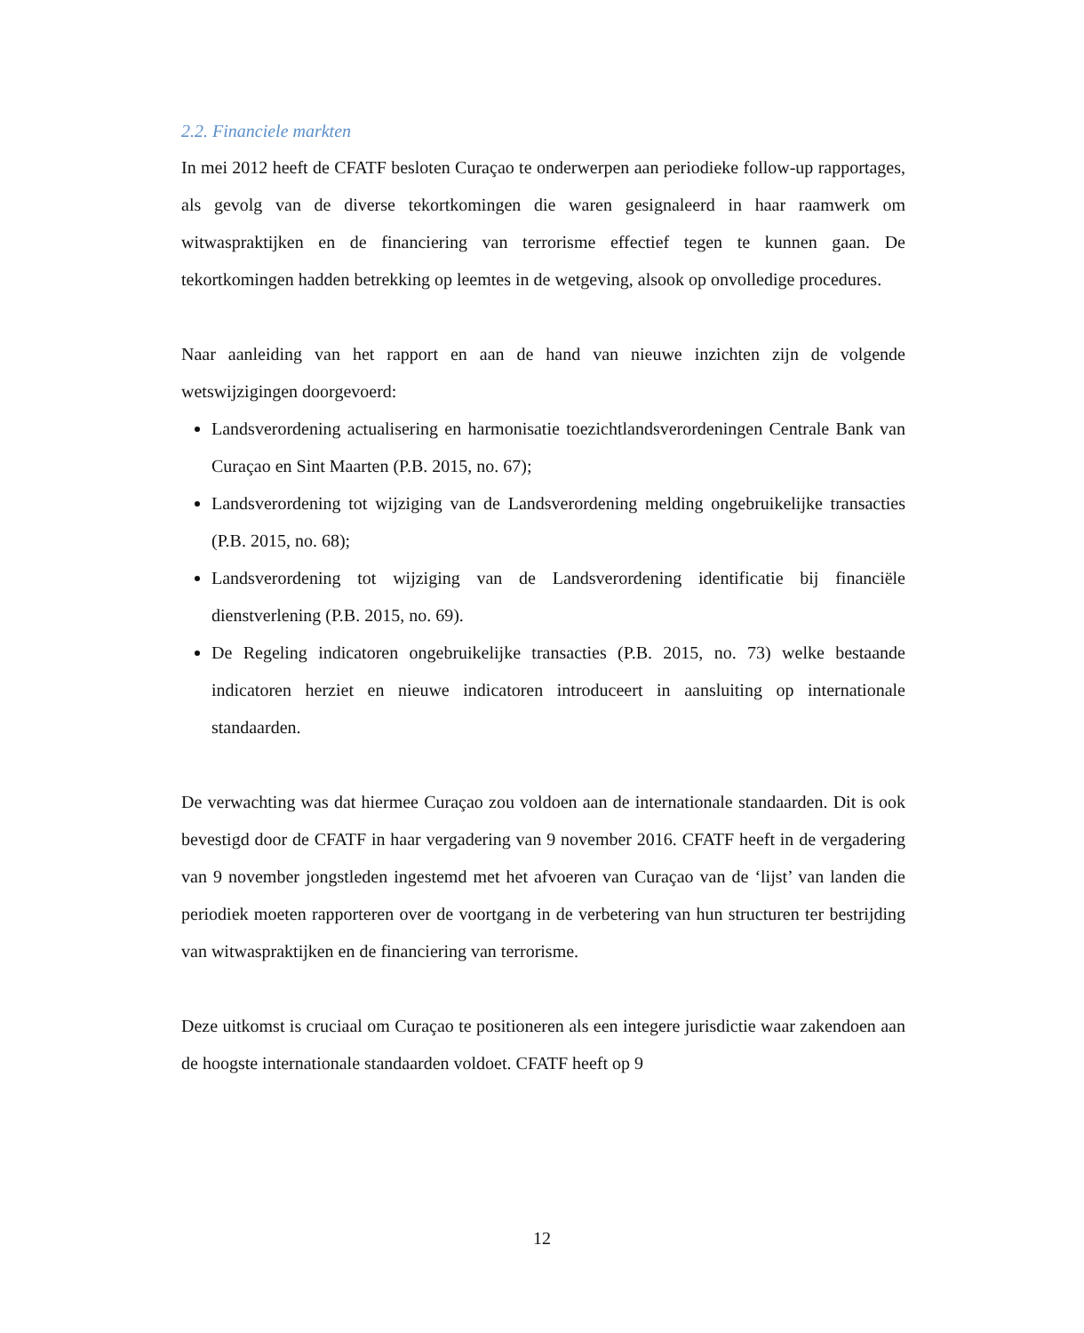2.2. Financiele markten
In mei 2012 heeft de CFATF besloten Curaçao te onderwerpen aan periodieke follow-up rapportages, als gevolg van de diverse tekortkomingen die waren gesignaleerd in haar raamwerk om witwaspraktijken en de financiering van terrorisme effectief tegen te kunnen gaan. De tekortkomingen hadden betrekking op leemtes in de wetgeving, alsook op onvolledige procedures.
Naar aanleiding van het rapport en aan de hand van nieuwe inzichten zijn de volgende wetswijzigingen doorgevoerd:
Landsverordening actualisering en harmonisatie toezichtlandsverordeningen Centrale Bank van Curaçao en Sint Maarten (P.B. 2015, no. 67);
Landsverordening tot wijziging van de Landsverordening melding ongebruikelijke transacties (P.B. 2015, no. 68);
Landsverordening tot wijziging van de Landsverordening identificatie bij financiële dienstverlening (P.B. 2015, no. 69).
De Regeling indicatoren ongebruikelijke transacties (P.B. 2015, no. 73) welke bestaande indicatoren herziet en nieuwe indicatoren introduceert in aansluiting op internationale standaarden.
De verwachting was dat hiermee Curaçao zou voldoen aan de internationale standaarden. Dit is ook bevestigd door de CFATF in haar vergadering van 9 november 2016. CFATF heeft in de vergadering van 9 november jongstleden ingestemd met het afvoeren van Curaçao van de ‘lijst’ van landen die periodiek moeten rapporteren over de voortgang in de verbetering van hun structuren ter bestrijding van witwaspraktijken en de financiering van terrorisme.
Deze uitkomst is cruciaal om Curaçao te positioneren als een integere jurisdictie waar zakendoen aan de hoogste internationale standaarden voldoet. CFATF heeft op 9
12